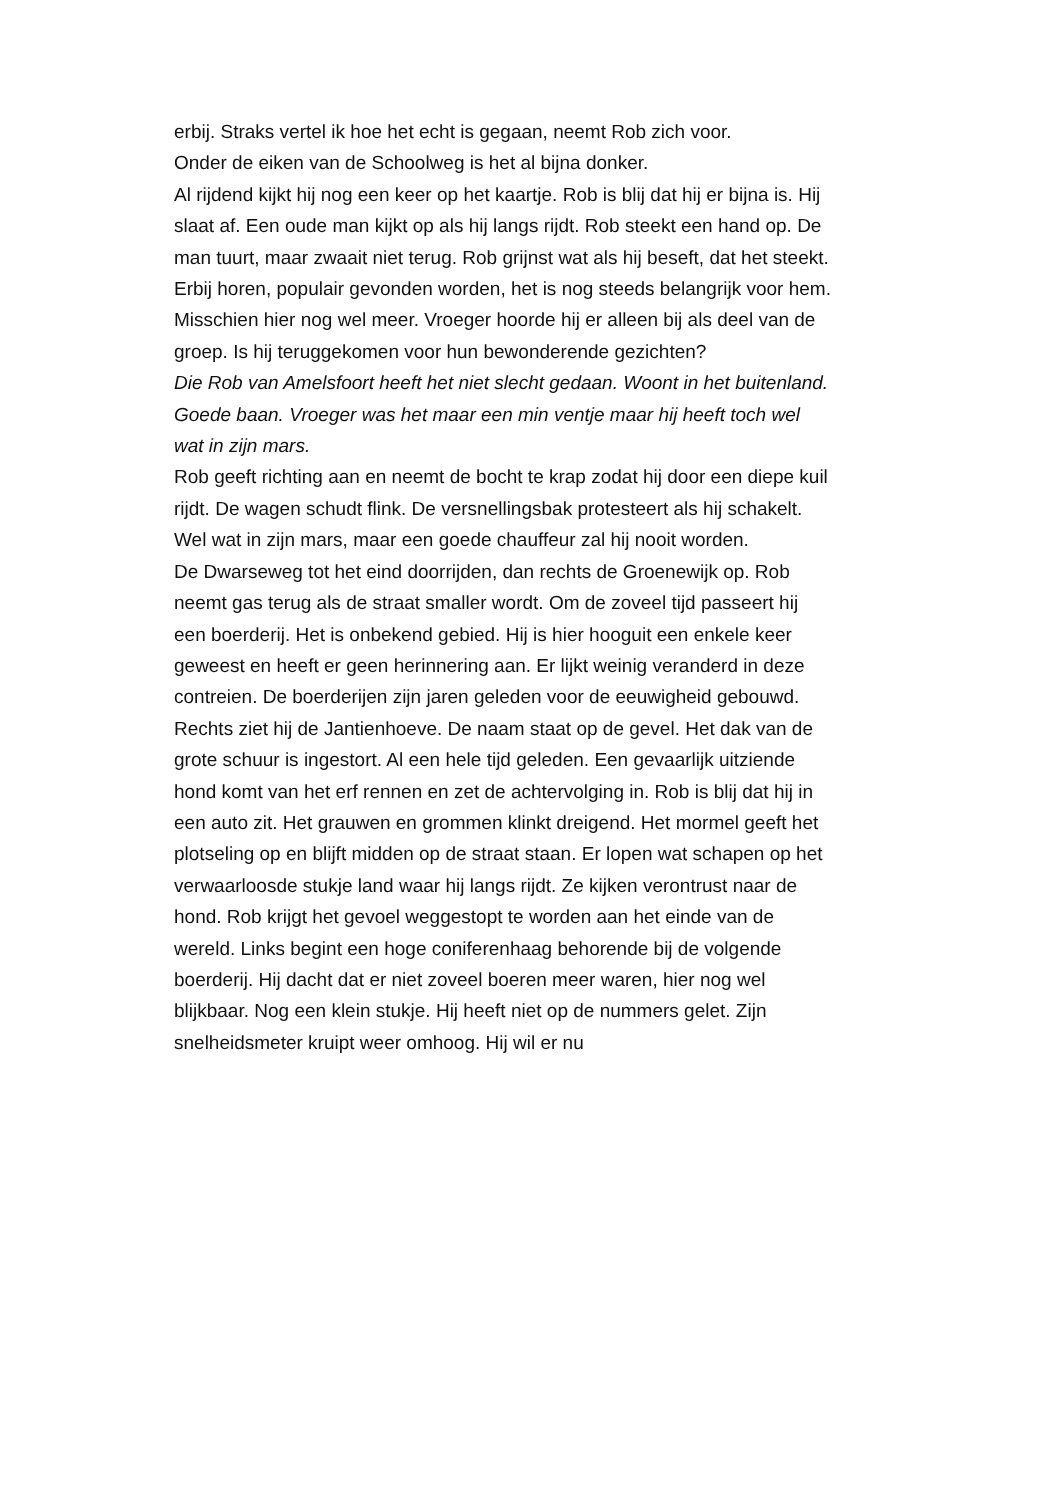erbij. Straks vertel ik hoe het echt is gegaan, neemt Rob zich voor.
Onder de eiken van de Schoolweg is het al bijna donker.
Al rijdend kijkt hij nog een keer op het kaartje. Rob is blij dat hij er bijna is. Hij slaat af. Een oude man kijkt op als hij langs rijdt. Rob steekt een hand op. De man tuurt, maar zwaait niet terug. Rob grijnst wat als hij beseft, dat het steekt. Erbij horen, populair gevonden worden, het is nog steeds belangrijk voor hem. Misschien hier nog wel meer. Vroeger hoorde hij er alleen bij als deel van de groep. Is hij teruggekomen voor hun bewonderende gezichten?
Die Rob van Amelsfoort heeft het niet slecht gedaan. Woont in het buitenland. Goede baan. Vroeger was het maar een min ventje maar hij heeft toch wel wat in zijn mars.
Rob geeft richting aan en neemt de bocht te krap zodat hij door een diepe kuil rijdt. De wagen schudt flink. De versnellingsbak protesteert als hij schakelt.
Wel wat in zijn mars, maar een goede chauffeur zal hij nooit worden.
De Dwarseweg tot het eind doorrijden, dan rechts de Groenewijk op. Rob neemt gas terug als de straat smaller wordt. Om de zoveel tijd passeert hij een boerderij. Het is onbekend gebied. Hij is hier hooguit een enkele keer geweest en heeft er geen herinnering aan. Er lijkt weinig veranderd in deze contreien. De boerderijen zijn jaren geleden voor de eeuwigheid gebouwd. Rechts ziet hij de Jantienhoeve. De naam staat op de gevel. Het dak van de grote schuur is ingestort. Al een hele tijd geleden. Een gevaarlijk uitziende hond komt van het erf rennen en zet de achtervolging in. Rob is blij dat hij in een auto zit. Het grauwen en grommen klinkt dreigend. Het mormel geeft het plotseling op en blijft midden op de straat staan. Er lopen wat schapen op het verwaarloosde stukje land waar hij langs rijdt. Ze kijken verontrust naar de hond. Rob krijgt het gevoel weggestopt te worden aan het einde van de wereld. Links begint een hoge coniferenhaag behorende bij de volgende boerderij. Hij dacht dat er niet zoveel boeren meer waren, hier nog wel blijkbaar. Nog een klein stukje. Hij heeft niet op de nummers gelet. Zijn snelheidsmeter kruipt weer omhoog. Hij wil er nu